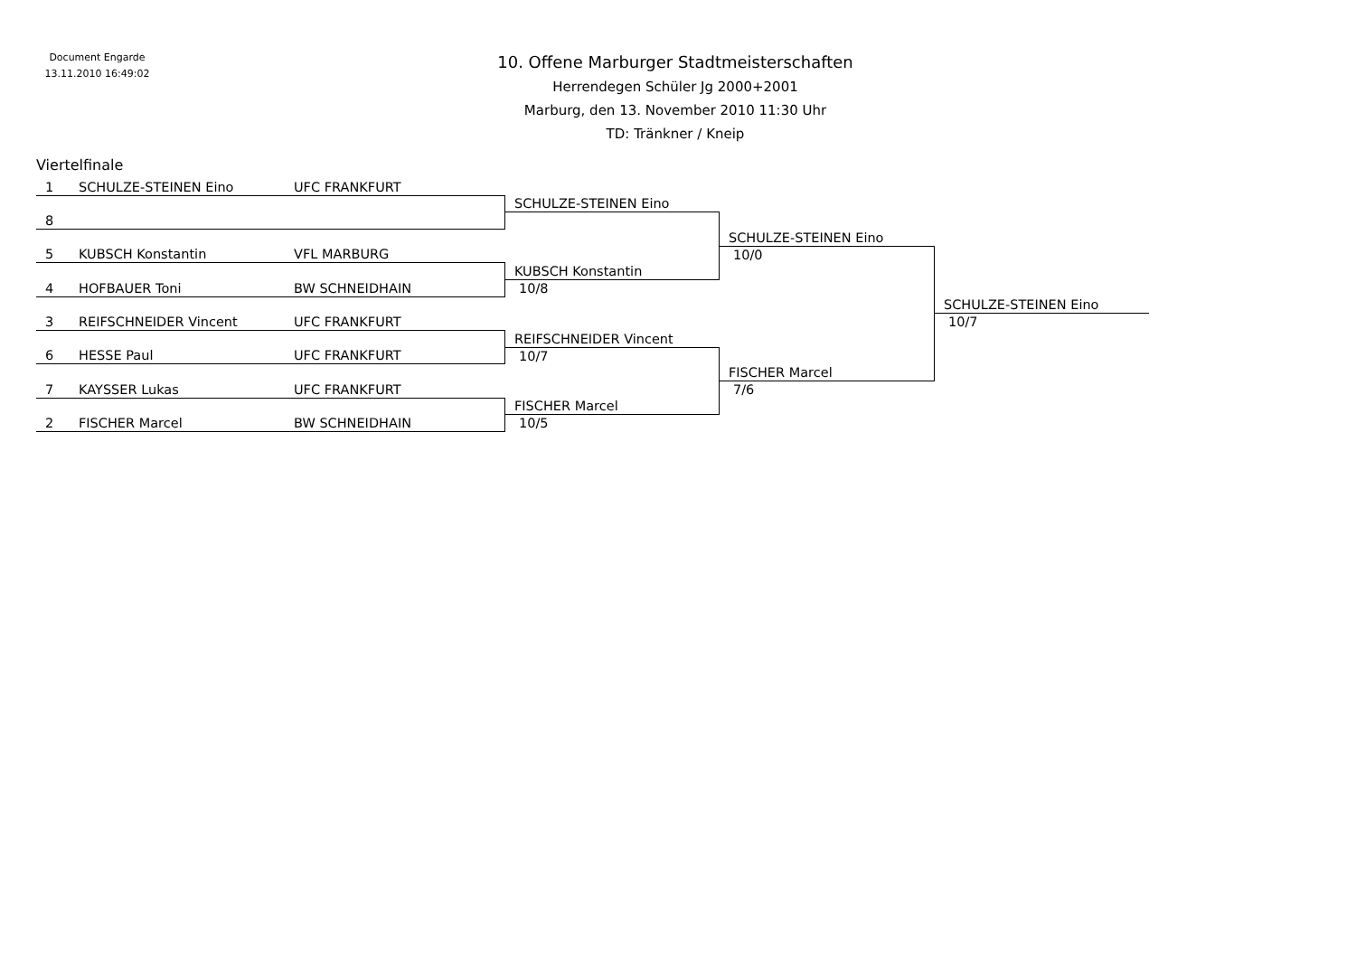Document Engarde
13.11.2010 16:49:02
10. Offene Marburger Stadtmeisterschaften
Herrendegen Schüler Jg 2000+2001
Marburg, den 13. November 2010 11:30 Uhr
TD: Tränkner / Kneip
Viertelfinale
1 SCHULZE-STEINEN Eino UFC FRANKFURT
SCHULZE-STEINEN Eino
8
SCHULZE-STEINEN Eino
5 KUBSCH Konstantin VFL MARBURG
10/0
KUBSCH Konstantin
4 HOFBAUER Toni BW SCHNEIDHAIN
10/8
SCHULZE-STEINEN Eino
3 REIFSCHNEIDER Vincent UFC FRANKFURT
10/7
REIFSCHNEIDER Vincent
6 HESSE Paul UFC FRANKFURT
10/7
FISCHER Marcel
7 KAYSSER Lukas UFC FRANKFURT
7/6
FISCHER Marcel
2 FISCHER Marcel BW SCHNEIDHAIN
10/5